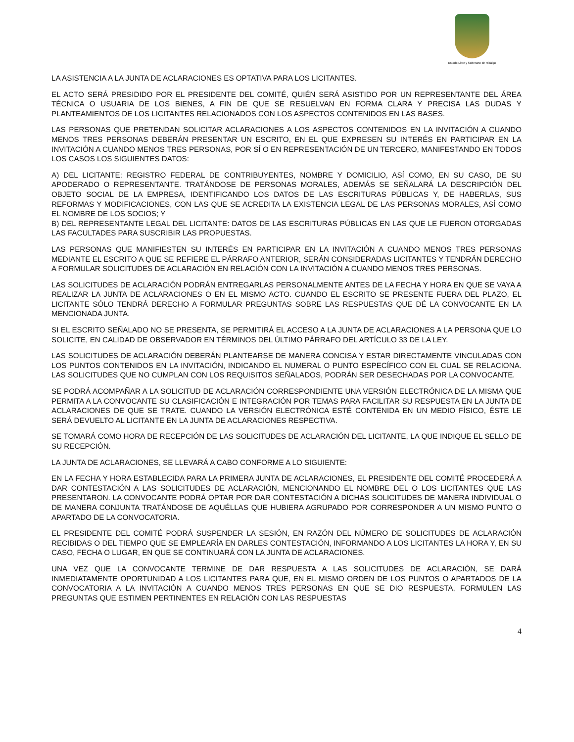Estado Libre y Soberano de Hidalgo
LA ASISTENCIA A LA JUNTA DE ACLARACIONES ES OPTATIVA PARA LOS LICITANTES.
EL ACTO SERÁ PRESIDIDO POR EL PRESIDENTE DEL COMITÉ, QUIÉN SERÁ ASISTIDO POR UN REPRESENTANTE DEL ÁREA TÉCNICA O USUARIA DE LOS BIENES, A FIN DE QUE SE RESUELVAN EN FORMA CLARA Y PRECISA LAS DUDAS Y PLANTEAMIENTOS DE LOS LICITANTES RELACIONADOS CON LOS ASPECTOS CONTENIDOS EN LAS BASES.
LAS PERSONAS QUE PRETENDAN SOLICITAR ACLARACIONES A LOS ASPECTOS CONTENIDOS EN LA INVITACIÓN A CUANDO MENOS TRES PERSONAS DEBERÁN PRESENTAR UN ESCRITO, EN EL QUE EXPRESEN SU INTERÉS EN PARTICIPAR EN LA INVITACIÓN A CUANDO MENOS TRES PERSONAS, POR SÍ O EN REPRESENTACIÓN DE UN TERCERO, MANIFESTANDO EN TODOS LOS CASOS LOS SIGUIENTES DATOS:
A) DEL LICITANTE: REGISTRO FEDERAL DE CONTRIBUYENTES, NOMBRE Y DOMICILIO, ASÍ COMO, EN SU CASO, DE SU APODERADO O REPRESENTANTE. TRATÁNDOSE DE PERSONAS MORALES, ADEMÁS SE SEÑALARÁ LA DESCRIPCIÓN DEL OBJETO SOCIAL DE LA EMPRESA, IDENTIFICANDO LOS DATOS DE LAS ESCRITURAS PÚBLICAS Y, DE HABERLAS, SUS REFORMAS Y MODIFICACIONES, CON LAS QUE SE ACREDITA LA EXISTENCIA LEGAL DE LAS PERSONAS MORALES, ASÍ COMO EL NOMBRE DE LOS SOCIOS; Y
B) DEL REPRESENTANTE LEGAL DEL LICITANTE: DATOS DE LAS ESCRITURAS PÚBLICAS EN LAS QUE LE FUERON OTORGADAS LAS FACULTADES PARA SUSCRIBIR LAS PROPUESTAS.
LAS PERSONAS QUE MANIFIESTEN SU INTERÉS EN PARTICIPAR EN LA INVITACIÓN A CUANDO MENOS TRES PERSONAS MEDIANTE EL ESCRITO A QUE SE REFIERE EL PÁRRAFO ANTERIOR, SERÁN CONSIDERADAS LICITANTES Y TENDRÁN DERECHO A FORMULAR SOLICITUDES DE ACLARACIÓN EN RELACIÓN CON LA INVITACIÓN A CUANDO MENOS TRES PERSONAS.
LAS SOLICITUDES DE ACLARACIÓN PODRÁN ENTREGARLAS PERSONALMENTE ANTES DE LA FECHA Y HORA EN QUE SE VAYA A REALIZAR LA JUNTA DE ACLARACIONES O EN EL MISMO ACTO. CUANDO EL ESCRITO SE PRESENTE FUERA DEL PLAZO, EL LICITANTE SÓLO TENDRÁ DERECHO A FORMULAR PREGUNTAS SOBRE LAS RESPUESTAS QUE DÉ LA CONVOCANTE EN LA MENCIONADA JUNTA.
SI EL ESCRITO SEÑALADO NO SE PRESENTA, SE PERMITIRÁ EL ACCESO A LA JUNTA DE ACLARACIONES A LA PERSONA QUE LO SOLICITE, EN CALIDAD DE OBSERVADOR EN TÉRMINOS DEL ÚLTIMO PÁRRAFO DEL ARTÍCULO 33 DE LA LEY.
LAS SOLICITUDES DE ACLARACIÓN DEBERÁN PLANTEARSE DE MANERA CONCISA Y ESTAR DIRECTAMENTE VINCULADAS CON LOS PUNTOS CONTENIDOS EN LA INVITACIÓN, INDICANDO EL NUMERAL O PUNTO ESPECÍFICO CON EL CUAL SE RELACIONA. LAS SOLICITUDES QUE NO CUMPLAN CON LOS REQUISITOS SEÑALADOS, PODRÁN SER DESECHADAS POR LA CONVOCANTE.
SE PODRÁ ACOMPAÑAR A LA SOLICITUD DE ACLARACIÓN CORRESPONDIENTE UNA VERSIÓN ELECTRÓNICA DE LA MISMA QUE PERMITA A LA CONVOCANTE SU CLASIFICACIÓN E INTEGRACIÓN POR TEMAS PARA FACILITAR SU RESPUESTA EN LA JUNTA DE ACLARACIONES DE QUE SE TRATE. CUANDO LA VERSIÓN ELECTRÓNICA ESTÉ CONTENIDA EN UN MEDIO FÍSICO, ÉSTE LE SERÁ DEVUELTO AL LICITANTE EN LA JUNTA DE ACLARACIONES RESPECTIVA.
SE TOMARÁ COMO HORA DE RECEPCIÓN DE LAS SOLICITUDES DE ACLARACIÓN DEL LICITANTE, LA QUE INDIQUE EL SELLO DE SU RECEPCIÓN.
LA JUNTA DE ACLARACIONES, SE LLEVARÁ A CABO CONFORME A LO SIGUIENTE:
EN LA FECHA Y HORA ESTABLECIDA PARA LA PRIMERA JUNTA DE ACLARACIONES, EL PRESIDENTE DEL COMITÉ PROCEDERÁ A DAR CONTESTACIÓN A LAS SOLICITUDES DE ACLARACIÓN, MENCIONANDO EL NOMBRE DEL O LOS LICITANTES QUE LAS PRESENTARON. LA CONVOCANTE PODRÁ OPTAR POR DAR CONTESTACIÓN A DICHAS SOLICITUDES DE MANERA INDIVIDUAL O DE MANERA CONJUNTA TRATÁNDOSE DE AQUÉLLAS QUE HUBIERA AGRUPADO POR CORRESPONDER A UN MISMO PUNTO O APARTADO DE LA CONVOCATORIA.
EL PRESIDENTE DEL COMITÉ PODRÁ SUSPENDER LA SESIÓN, EN RAZÓN DEL NÚMERO DE SOLICITUDES DE ACLARACIÓN RECIBIDAS O DEL TIEMPO QUE SE EMPLEARÍA EN DARLES CONTESTACIÓN, INFORMANDO A LOS LICITANTES LA HORA Y, EN SU CASO, FECHA O LUGAR, EN QUE SE CONTINUARÁ CON LA JUNTA DE ACLARACIONES.
UNA VEZ QUE LA CONVOCANTE TERMINE DE DAR RESPUESTA A LAS SOLICITUDES DE ACLARACIÓN, SE DARÁ INMEDIATAMENTE OPORTUNIDAD A LOS LICITANTES PARA QUE, EN EL MISMO ORDEN DE LOS PUNTOS O APARTADOS DE LA CONVOCATORIA A LA INVITACIÓN A CUANDO MENOS TRES PERSONAS EN QUE SE DIO RESPUESTA, FORMULEN LAS PREGUNTAS QUE ESTIMEN PERTINENTES EN RELACIÓN CON LAS RESPUESTAS
4